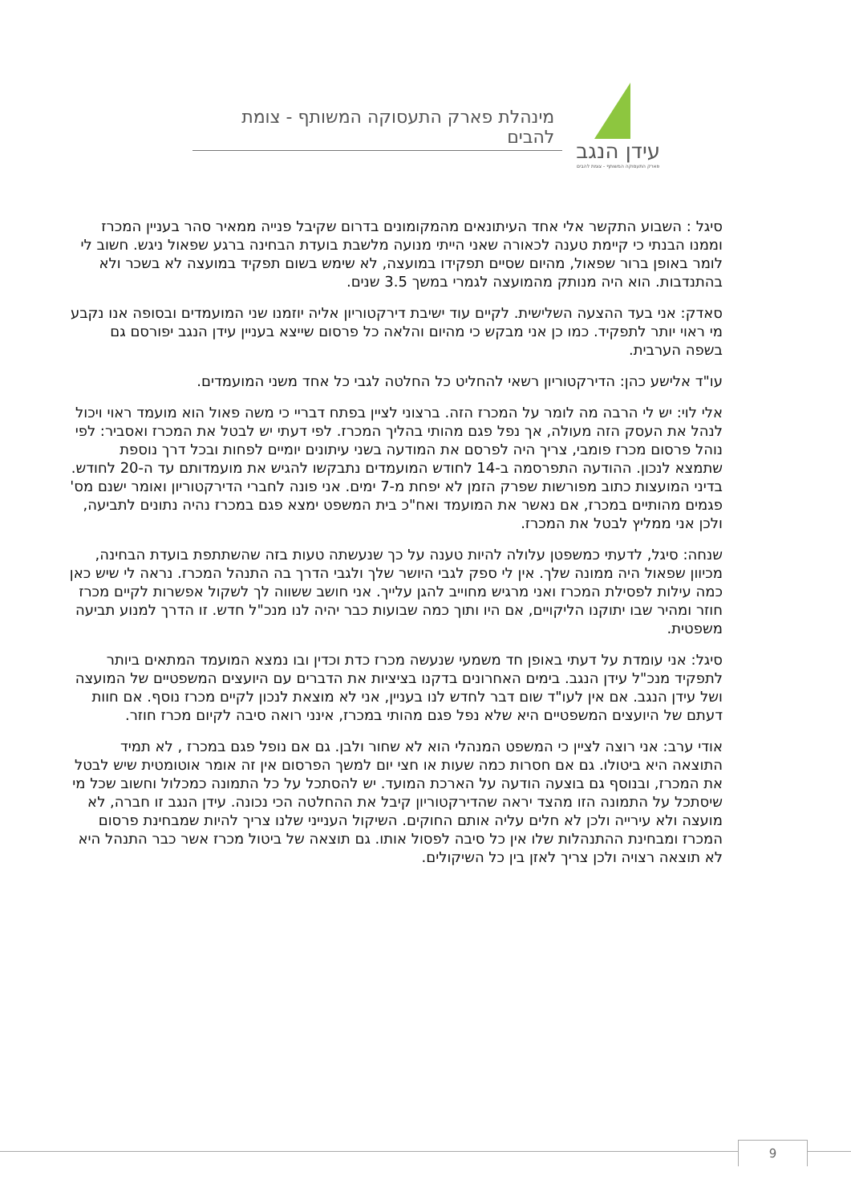עידן הנגב
פארק התעסוקה המשותף - צומת להבים
מינהלת פארק התעסוקה המשותף - צומת להבים
סיגל : השבוע התקשר אלי אחד העיתונאים מהמקומונים בדרום שקיבל פנייה ממאיר סהר בעניין המכרז וממנו הבנתי כי קיימת טענה לכאורה שאני הייתי מנועה מלשבת בועדת הבחינה ברגע שפאול ניגש. חשוב לי לומר באופן ברור שפאול, מהיום שסיים תפקידו במועצה, לא שימש בשום תפקיד במועצה לא בשכר ולא בהתנדבות. הוא היה מנותק מהמועצה לגמרי במשך 3.5 שנים.
סאדק: אני בעד ההצעה השלישית. לקיים עוד ישיבת דירקטוריון אליה יוזמנו שני המועמדים ובסופה אנו נקבע מי ראוי יותר לתפקיד. כמו כן אני מבקש כי מהיום והלאה כל פרסום שייצא בעניין עידן הנגב יפורסם גם בשפה הערבית.
עו"ד אלישע כהן: הדירקטוריון רשאי להחליט כל החלטה לגבי כל אחד משני המועמדים.
אלי לוי: יש לי הרבה מה לומר על המכרז הזה. ברצוני לציין בפתח דבריי כי משה פאול הוא מועמד ראוי ויכול לנהל את העסק הזה מעולה, אך נפל פגם מהותי בהליך המכרז. לפי דעתי יש לבטל את המכרז ואסביר: לפי נוהל פרסום מכרז פומבי, צריך היה לפרסם את המודעה בשני עיתונים יומיים לפחות ובכל דרך נוספת שתמצא לנכון. ההודעה התפרסמה ב-14 לחודש המועמדים נתבקשו להגיש את מועמדותם עד ה-20 לחודש.
בדיני המועצות כתוב מפורשות שפרק הזמן לא יפחת מ-7 ימים. אני פונה לחברי הדירקטוריון ואומר ישנם מס' פגמים מהותיים במכרז, אם נאשר את המועמד ואח"כ בית המשפט ימצא פגם במכרז נהיה נתונים לתביעה, ולכן אני ממליץ לבטל את המכרז.
שנחה: סיגל, לדעתי כמשפטן עלולה להיות טענה על כך שנעשתה טעות בזה שהשתתפת בועדת הבחינה, מכיוון שפאול היה ממונה שלך. אין לי ספק לגבי היושר שלך ולגבי הדרך בה התנהל המכרז. נראה לי שיש כאן כמה עילות לפסילת המכרז ואני מרגיש מחוייב להגן עלייך. אני חושב ששווה לך לשקול אפשרות לקיים מכרז חוזר ומהיר שבו יתוקנו הליקויים, אם היו ותוך כמה שבועות כבר יהיה לנו מנכ"ל חדש. זו הדרך למנוע תביעה משפטית.
סיגל: אני עומדת על דעתי באופן חד משמעי שנעשה מכרז כדת וכדין ובו נמצא המועמד המתאים ביותר לתפקיד מנכ"ל עידן הנגב. בימים האחרונים בדקנו בציציות את הדברים עם היועצים המשפטיים של המועצה ושל עידן הנגב. אם אין לעו"ד שום דבר לחדש לנו בעניין, אני לא מוצאת לנכון לקיים מכרז נוסף. אם חוות דעתם של היועצים המשפטיים היא שלא נפל פגם מהותי במכרז, אינני רואה סיבה לקיום מכרז חוזר.
אודי ערב: אני רוצה לציין כי המשפט המנהלי הוא לא שחור ולבן. גם אם נופל פגם במכרז , לא תמיד התוצאה היא ביטולו. גם אם חסרות כמה שעות או חצי יום למשך הפרסום אין זה אומר אוטומטית שיש לבטל את המכרז, ובנוסף גם בוצעה הודעה על הארכת המועד. יש להסתכל על כל התמונה כמכלול וחשוב שכל מי שיסתכל על התמונה הזו מהצד יראה שהדירקטוריון קיבל את ההחלטה הכי נכונה. עידן הנגב זו חברה, לא מועצה ולא עירייה ולכן לא חלים עליה אותם החוקים. השיקול הענייני שלנו צריך להיות שמבחינת פרסום המכרז ומבחינת ההתנהלות שלו אין כל סיבה לפסול אותו. גם תוצאה של ביטול מכרז אשר כבר התנהל היא לא תוצאה רצויה ולכן צריך לאזן בין כל השיקולים.
9